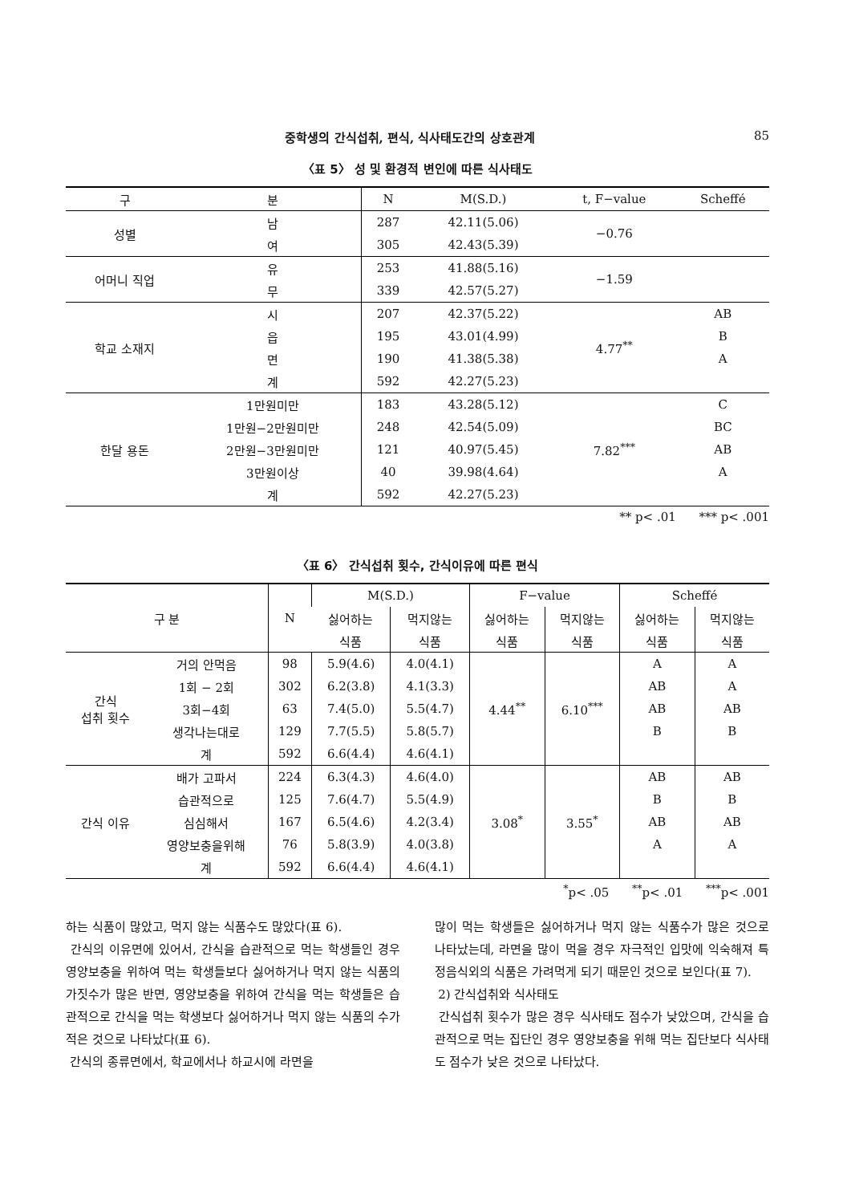중학생의 간식섭취, 편식, 식사태도간의 상호관계 85
〈표 5〉 성 및 환경적 변인에 따른 식사태도
| 구 | 분 | N | M(S.D.) | t, F−value | Scheffé |
| --- | --- | --- | --- | --- | --- |
| 성별 | 남 | 287 | 42.11(5.06) | −0.76 | |
| | 여 | 305 | 42.43(5.39) | | |
| 어머니 직업 | 유 | 253 | 41.88(5.16) | −1.59 | |
| | 무 | 339 | 42.57(5.27) | | |
| 학교 소재지 | 시 | 207 | 42.37(5.22) | 4.77<sup>**</sup> | AB |
| | 읍 | 195 | 43.01(4.99) | | B |
| | 면 | 190 | 41.38(5.38) | | A |
| | 계 | 592 | 42.27(5.23) | | |
| 한달 용돈 | 1만원미만 | 183 | 43.28(5.12) | 7.82<sup>***</sup> | C |
| | 1만원−2만원미만 | 248 | 42.54(5.09) | | BC |
| | 2만원−3만원미만 | 121 | 40.97(5.45) | | AB |
| | 3만원이상 | 40 | 39.98(4.64) | | A |
| | 계 | 592 | 42.27(5.23) | | |
** p< .01 *** p< .001
〈표 6〉 간식섭취 횟수, 간식이유에 따른 편식
| 구 분 | | N | M(S.D.) | | F−value | | Scheffé | |
| --- | --- | --- | --- | --- | --- | --- | --- | --- |
| | | | 싫어하는 | 먹지않는 | 싫어하는 | 먹지않는 | 싫어하는 | 먹지않는 |
| | | | 식품 | 식품 | 식품 | 식품 | 식품 | 식품 |
| 간식 섭취 횟수 | 거의 안먹음 | 98 | 5.9(4.6) | 4.0(4.1) | 4.44<sup>**</sup> | 6.10<sup>***</sup> | A | A |
| | 1회 − 2회 | 302 | 6.2(3.8) | 4.1(3.3) | | | AB | A |
| | 3회−4회 | 63 | 7.4(5.0) | 5.5(4.7) | | | AB | AB |
| | 생각나는대로 | 129 | 7.7(5.5) | 5.8(5.7) | | | B | B |
| | 계 | 592 | 6.6(4.4) | 4.6(4.1) | | | | |
| 간식 이유 | 배가 고파서 | 224 | 6.3(4.3) | 4.6(4.0) | 3.08<sup>*</sup> | 3.55<sup>*</sup> | AB | AB |
| | 습관적으로 | 125 | 7.6(4.7) | 5.5(4.9) | | | B | B |
| | 심심해서 | 167 | 6.5(4.6) | 4.2(3.4) | | | AB | AB |
| | 영양보충을위해 | 76 | 5.8(3.9) | 4.0(3.8) | | | A | A |
| | 계 | 592 | 6.6(4.4) | 4.6(4.1) | | | | |
<sup>*</sup> p< .05 <sup>**</sup>p< .01 <sup>***</sup>p< .001
하는 식품이 많았고, 먹지 않는 식품수도 많았다(표 6).
간식의 이유면에 있어서, 간식을 습관적으로 먹는 학생들인 경우 영양보충을 위하여 먹는 학생들보다 싫어하거나 먹지 않는 식품의 가짓수가 많은 반면, 영양보충을 위하여 간식을 먹는 학생들은 습관적으로 간식을 먹는 학생보다 싫어하거나 먹지 않는 식품의 수가 적은 것으로 나타났다(표 6).
간식의 종류면에서, 학교에서나 하교시에 라면을
많이 먹는 학생들은 싫어하거나 먹지 않는 식품수가 많은 것으로 나타났는데, 라면을 많이 먹을 경우 자극적인 입맛에 익숙해져 특정음식외의 식품은 가려먹게 되기 때문인 것으로 보인다(표 7).
2) 간식섭취와 식사태도
간식섭취 횟수가 많은 경우 식사태도 점수가 낮았으며, 간식을 습관적으로 먹는 집단인 경우 영양보충을 위해 먹는 집단보다 식사태도 점수가 낮은 것으로 나타났다.